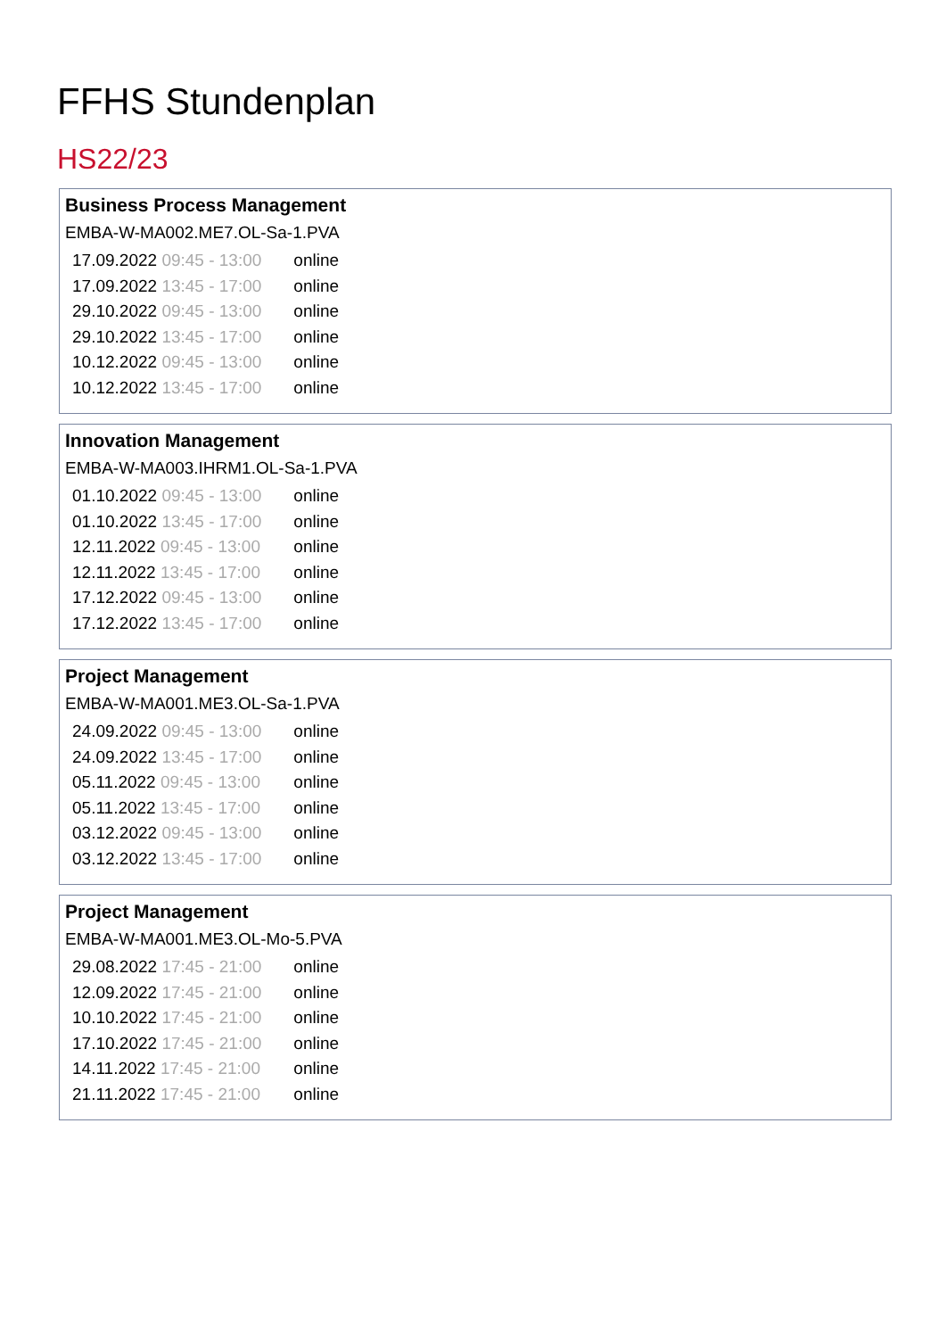FFHS Stundenplan
HS22/23
Business Process Management
EMBA-W-MA002.ME7.OL-Sa-1.PVA
| 17.09.2022 09:45 - 13:00 | online |
| 17.09.2022 13:45 - 17:00 | online |
| 29.10.2022 09:45 - 13:00 | online |
| 29.10.2022 13:45 - 17:00 | online |
| 10.12.2022 09:45 - 13:00 | online |
| 10.12.2022 13:45 - 17:00 | online |
Innovation Management
EMBA-W-MA003.IHRM1.OL-Sa-1.PVA
| 01.10.2022 09:45 - 13:00 | online |
| 01.10.2022 13:45 - 17:00 | online |
| 12.11.2022 09:45 - 13:00 | online |
| 12.11.2022 13:45 - 17:00 | online |
| 17.12.2022 09:45 - 13:00 | online |
| 17.12.2022 13:45 - 17:00 | online |
Project Management
EMBA-W-MA001.ME3.OL-Sa-1.PVA
| 24.09.2022 09:45 - 13:00 | online |
| 24.09.2022 13:45 - 17:00 | online |
| 05.11.2022 09:45 - 13:00 | online |
| 05.11.2022 13:45 - 17:00 | online |
| 03.12.2022 09:45 - 13:00 | online |
| 03.12.2022 13:45 - 17:00 | online |
Project Management
EMBA-W-MA001.ME3.OL-Mo-5.PVA
| 29.08.2022 17:45 - 21:00 | online |
| 12.09.2022 17:45 - 21:00 | online |
| 10.10.2022 17:45 - 21:00 | online |
| 17.10.2022 17:45 - 21:00 | online |
| 14.11.2022 17:45 - 21:00 | online |
| 21.11.2022 17:45 - 21:00 | online |